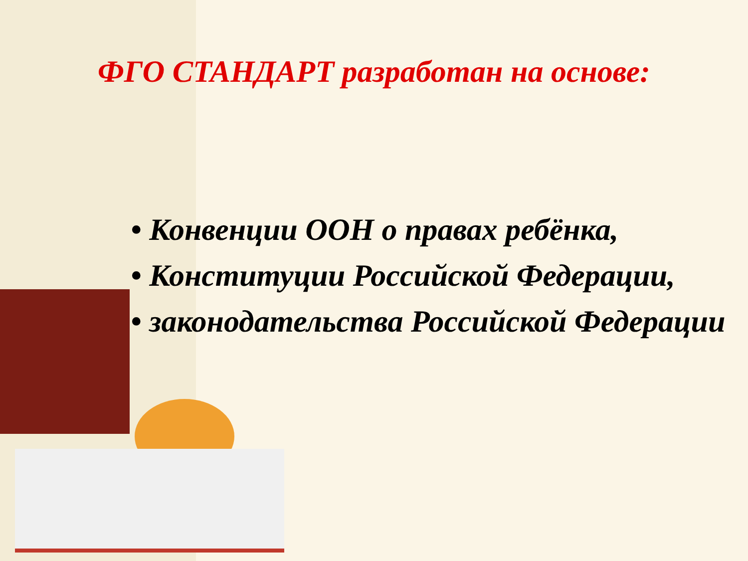ФГО СТАНДАРТ разработан на основе:
• Конвенции ООН о правах ребёнка,
• Конституции Российской Федерации,
• законодательства Российской Федерации